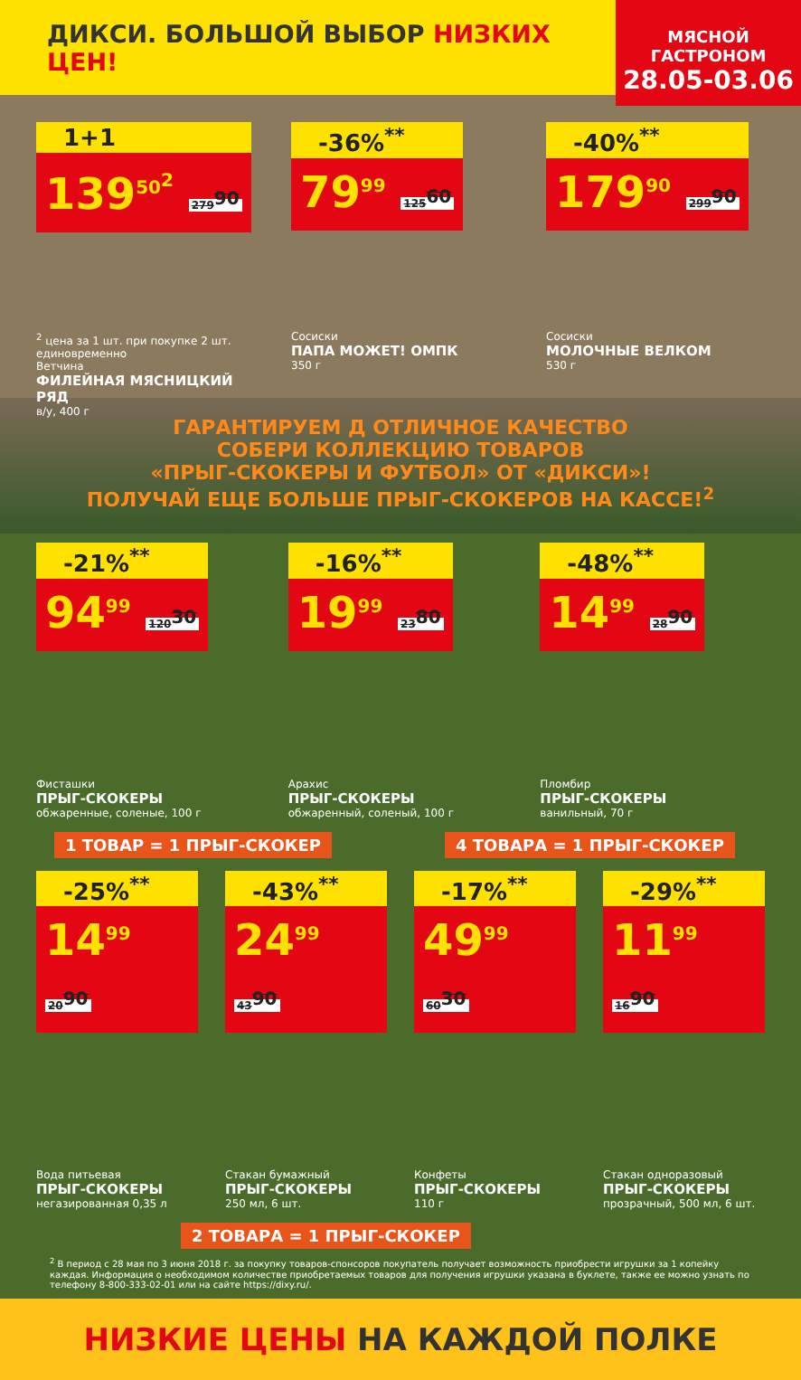ДИКСИ. БОЛЬШОЙ ВЫБОР НИЗКИХ ЦЕН!
МЯСНОЙ ГАСТРОНОМ
28.05-03.06
1+1
139<sup>50<sup>2</sup></sup> 279<sup>90</sup>
<sup>2</sup> цена за 1 шт. при покупке 2 шт. единовременно
Ветчина
ФИЛЕЙНАЯ МЯСНИЦКИЙ РЯД
в/у, 400 г
-36%<sup>**</sup>
79<sup>99</sup> 125<sup>60</sup>
Сосиски
ПАПА МОЖЕТ! ОМПК
350 г
-40%<sup>**</sup>
179<sup>90</sup> 299<sup>90</sup>
Сосиски
МОЛОЧНЫЕ ВЕЛКОМ
530 г
ГАРАНТИРУЕМ Д ОТЛИЧНОЕ КАЧЕСТВО
СОБЕРИ КОЛЛЕКЦИЮ ТОВАРОВ
«ПРЫГ-СКОКЕРЫ И ФУТБОЛ» ОТ «ДИКСИ»!
ПОЛУЧАЙ ЕЩЕ БОЛЬШЕ ПРЫГ-СКОКЕРОВ НА КАССЕ!<sup>2</sup>
-21%<sup>**</sup>
94<sup>99</sup> 120<sup>30</sup>
Фисташки
ПРЫГ-СКОКЕРЫ
обжаренные, соленые, 100 г
-16%<sup>**</sup>
19<sup>99</sup> 23<sup>80</sup>
Арахис
ПРЫГ-СКОКЕРЫ
обжаренный, соленый, 100 г
-48%<sup>**</sup>
14<sup>99</sup> 28<sup>90</sup>
Пломбир
ПРЫГ-СКОКЕРЫ
ванильный, 70 г
1 ТОВАР = 1 ПРЫГ-СКОКЕР 4 ТОВАРА = 1 ПРЫГ-СКОКЕР
-25%<sup>**</sup>
14<sup>99</sup> 20<sup>90</sup>
Вода питьевая
ПРЫГ-СКОКЕРЫ
негазированная 0,35 л
-43%<sup>**</sup>
24<sup>99</sup> 43<sup>90</sup>
Стакан бумажный
ПРЫГ-СКОКЕРЫ
250 мл, 6 шт.
-17%<sup>**</sup>
49<sup>99</sup> 60<sup>30</sup>
Конфеты
ПРЫГ-СКОКЕРЫ
110 г
-29%<sup>**</sup>
11<sup>99</sup> 16<sup>90</sup>
Стакан одноразовый
ПРЫГ-СКОКЕРЫ
прозрачный, 500 мл, 6 шт.
2 ТОВАРА = 1 ПРЫГ-СКОКЕР
<sup>2</sup> В период с 28 мая по 3 июня 2018 г. за покупку товаров-спонсоров покупатель получает возможность приобрести игрушки за 1 копейку каждая. Информация о необходимом количестве приобретаемых товаров для получения игрушки указана в буклете, также ее можно узнать по телефону 8-800-333-02-01 или на сайте https://dixy.ru/.
НИЗКИЕ ЦЕНЫ НА КАЖДОЙ ПОЛКЕ